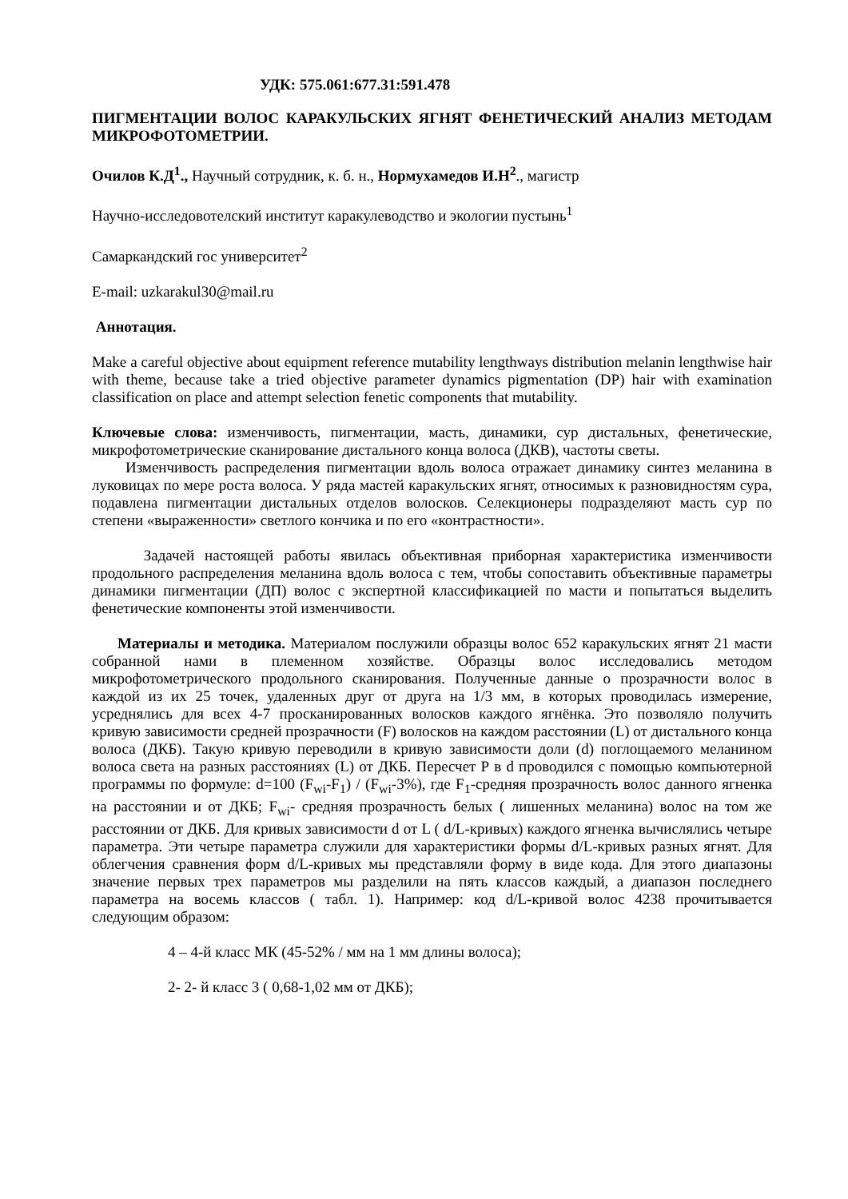УДК: 575.061:677.31:591.478
ПИГМЕНТАЦИИ ВОЛОС КАРАКУЛЬСКИХ ЯГНЯТ ФЕНЕТИЧЕСКИЙ АНАЛИЗ МЕТОДАМ МИКРОФОТОМЕТРИИ.
Очилов К.Д<sup>1</sup>., Научный сотрудник, к. б. н., Нормухамедов И.Н<sup>2</sup>., магистр
Научно-исследовотелский институт каракулеводство и экологии пустынь<sup>1</sup>
Самаркандский гос университет<sup>2</sup>
E-mail: uzkarakul30@mail.ru
Аннотация.
Make a careful objective about equipment reference mutability lengthways distribution melanin lengthwise hair with theme, because take a tried objective parameter dynamics pigmentation (DP) hair with examination classification on place and attempt selection fenetic components that mutability.
Ключевые слова: изменчивость, пигментации, масть, динамики, сур дистальных, фенетические, микрофотометрические сканирование дистального конца волоса (ДКВ), частоты светы.
Изменчивость распределения пигментации вдоль волоса отражает динамику синтез меланина в луковицах по мере роста волоса. У ряда мастей каракульских ягнят, относимых к разновидностям сура, подавлена пигментации дистальных отделов волосков. Селекционеры подразделяют масть сур по степени «выраженности» светлого кончика и по его «контрастности».
Задачей настоящей работы явилась объективная приборная характеристика изменчивости продольного распределения меланина вдоль волоса с тем, чтобы сопоставить объективные параметры динамики пигментации (ДП) волос с экспертной классификацией по масти и попытаться выделить фенетические компоненты этой изменчивости.
Материалы и методика. Материалом послужили образцы волос 652 каракульских ягнят 21 масти собранной нами в племенном хозяйстве. Образцы волос исследовались методом микрофотометрического продольного сканирования. Полученные данные о прозрачности волос в каждой из их 25 точек, удаленных друг от друга на 1/3 мм, в которых проводилась измерение, усреднялись для всех 4-7 просканированных волосков каждого ягнёнка. Это позволяло получить кривую зависимости средней прозрачности (F) волосков на каждом расстоянии (L) от дистального конца волоса (ДКБ). Такую кривую переводили в кривую зависимости доли (d) поглощаемого меланином волоса света на разных расстояниях (L) от ДКБ. Пересчет Р в d проводился с помощью компьютерной программы по формуле: d=100 (F<sub>wi</sub>-F<sub>1</sub>) / (F<sub>wi</sub>-3%), где F<sub>1</sub>-средняя прозрачность волос данного ягненка на расстоянии и от ДКБ; F<sub>wi</sub>- средняя прозрачность белых ( лишенных меланина) волос на том же расстоянии от ДКБ. Для кривых зависимости d от L ( d/L-кривых) каждого ягненка вычислялись четыре параметра. Эти четыре параметра служили для характеристики формы d/L-кривых разных ягнят. Для облегчения сравнения форм d/L-кривых мы представляли форму в виде кода. Для этого диапазоны значение первых трех параметров мы разделили на пять классов каждый, а диапазон последнего параметра на восемь классов ( табл. 1). Например: код d/L-кривой волос 4238 прочитывается следующим образом:
4 – 4-й класс МК (45-52% / мм на 1 мм длины волоса);
2- 2- й класс 3 ( 0,68-1,02 мм от ДКБ);